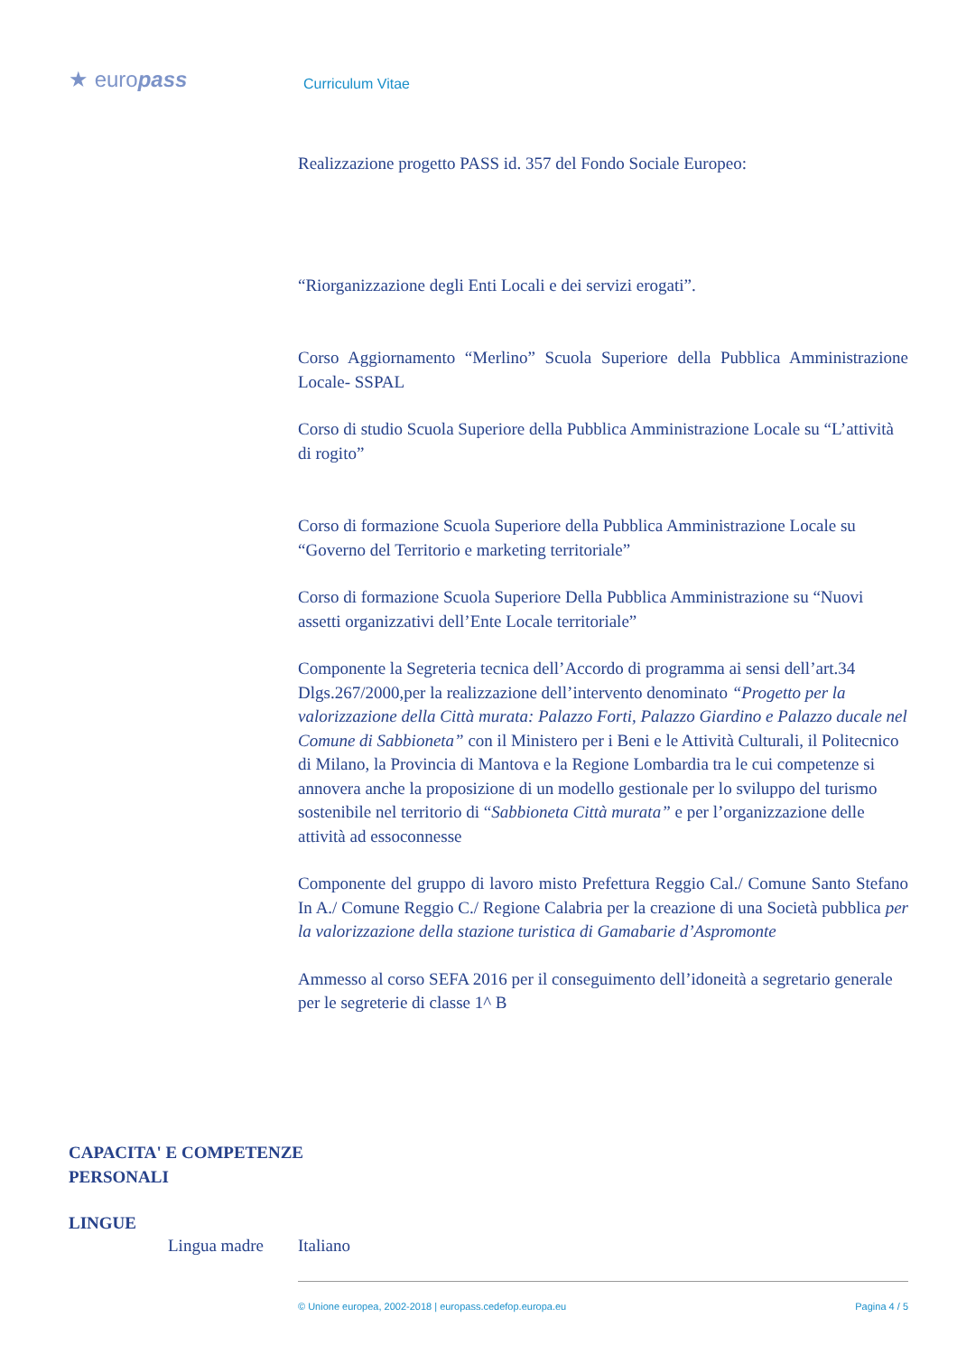★ europass
Curriculum Vitae
Realizzazione progetto PASS id. 357 del Fondo Sociale Europeo:
“Riorganizzazione degli Enti Locali e dei servizi erogati”.
Corso Aggiornamento “Merlino” Scuola Superiore della Pubblica Amministrazione Locale- SSPAL
Corso di studio Scuola Superiore della Pubblica Amministrazione Locale su “L’attività di rogito”
Corso di formazione Scuola Superiore della Pubblica Amministrazione Locale su “Governo del Territorio e marketing territoriale”
Corso di formazione Scuola Superiore Della Pubblica Amministrazione su “Nuovi assetti organizzativi dell’Ente Locale territoriale”
Componente la Segreteria tecnica dell’Accordo di programma ai sensi dell’art.34 Dlgs.267/2000,per la realizzazione dell’intervento denominato “Progetto per la valorizzazione della Città murata: Palazzo Forti, Palazzo Giardino e Palazzo ducale nel Comune di Sabbioneta” con il Ministero per i Beni e le Attività Culturali, il Politecnico di Milano, la Provincia di Mantova e la Regione Lombardia tra le cui competenze si annovera anche la proposizione di un modello gestionale per lo sviluppo del turismo sostenibile nel territorio di “Sabbioneta Città murata” e per l’organizzazione delle attività ad essoconnesse
Componente del gruppo di lavoro misto Prefettura Reggio Cal./ Comune Santo Stefano In A./ Comune Reggio C./ Regione Calabria per la creazione di una Società pubblica per la valorizzazione della stazione turistica di Gamabarie d’Aspromonte
Ammesso al corso SEFA 2016 per il conseguimento dell’idoneità a segretario generale per le segreterie di classe 1^ B
CAPACITA' E COMPETENZE
PERSONALI
LINGUE
Lingua madre Italiano
© Unione europea, 2002-2018 | europass.cedefop.europa.eu Pagina 4 / 5